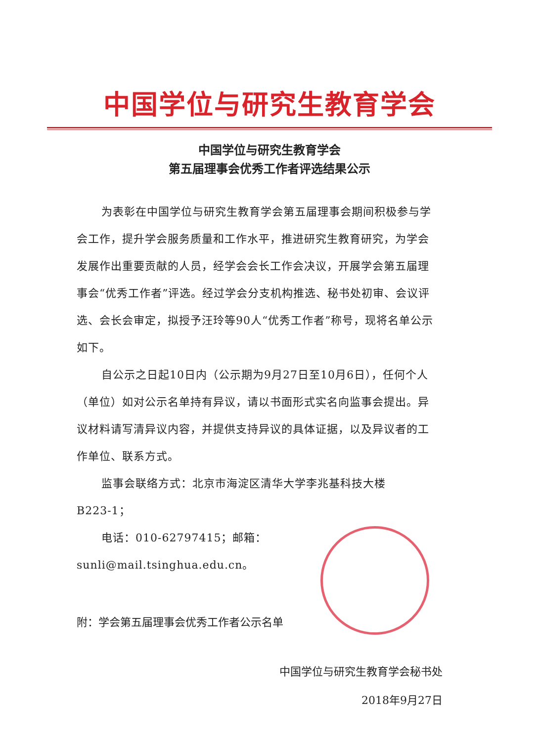中国学位与研究生教育学会
中国学位与研究生教育学会
第五届理事会优秀工作者评选结果公示
为表彰在中国学位与研究生教育学会第五届理事会期间积极参与学会工作，提升学会服务质量和工作水平，推进研究生教育研究，为学会发展作出重要贡献的人员，经学会会长工作会决议，开展学会第五届理事会“优秀工作者”评选。经过学会分支机构推选、秘书处初审、会议评选、会长会审定，拟授予汪玲等90人“优秀工作者”称号，现将名单公示如下。
自公示之日起10日内（公示期为9月27日至10月6日），任何个人（单位）如对公示名单持有异议，请以书面形式实名向监事会提出。异议材料请写清异议内容，并提供支持异议的具体证据，以及异议者的工作单位、联系方式。
监事会联络方式：北京市海淀区清华大学李兆基科技大楼
B223-1；
电话：010-62797415；邮箱：sunli@mail.tsinghua.edu.cn。
附：学会第五届理事会优秀工作者公示名单
中国学位与研究生教育学会秘书处
2018年9月27日